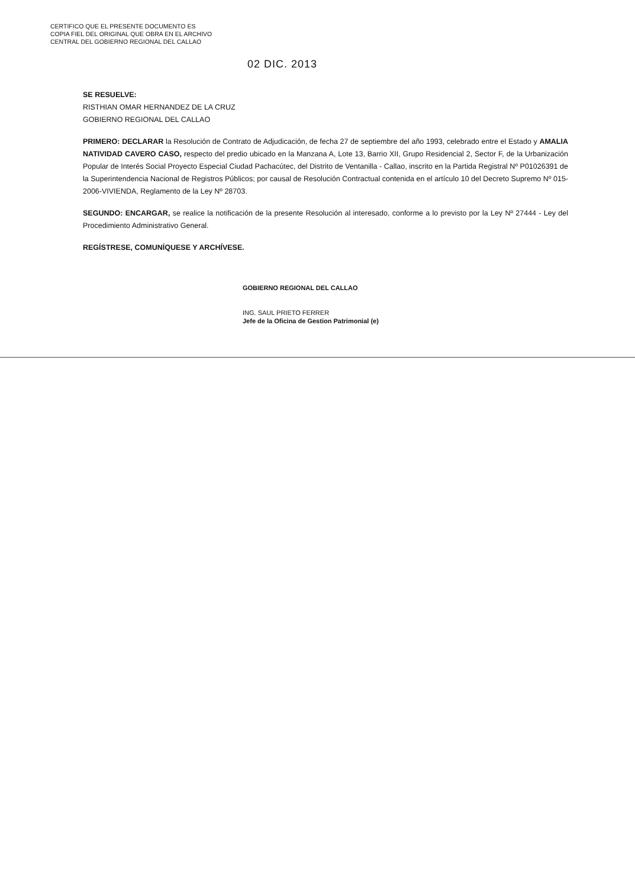CERTIFICO QUE EL PRESENTE DOCUMENTO ES
COPIA FIEL DEL ORIGINAL QUE OBRA EN EL ARCHIVO
CENTRAL DEL GOBIERNO REGIONAL DEL CALLAO
02 DIC. 2013
SE RESUELVE:
RISTHIAN OMAR HERNANDEZ DE LA CRUZ
GOBIERNO REGIONAL DEL CALLAO
PRIMERO: DECLARAR la Resolución de Contrato de Adjudicación, de fecha 27 de septiembre del año 1993, celebrado entre el Estado y AMALIA NATIVIDAD CAVERO CASO, respecto del predio ubicado en la Manzana A, Lote 13, Barrio XII, Grupo Residencial 2, Sector F, de la Urbanización Popular de Interés Social Proyecto Especial Ciudad Pachacútec, del Distrito de Ventanilla - Callao, inscrito en la Partida Registral Nº P01026391 de la Superintendencia Nacional de Registros Públicos; por causal de Resolución Contractual contenida en el artículo 10 del Decreto Supremo Nº 015-2006-VIVIENDA, Reglamento de la Ley Nº 28703.
SEGUNDO: ENCARGAR, se realice la notificación de la presente Resolución al interesado, conforme a lo previsto por la Ley Nº 27444 - Ley del Procedimiento Administrativo General.
REGÍSTRESE, COMUNÍQUESE Y ARCHÍVESE.
GOBIERNO REGIONAL DEL CALLAO
ING. SAUL PRIETO FERRER
Jefe de la Oficina de Gestion Patrimonial (e)